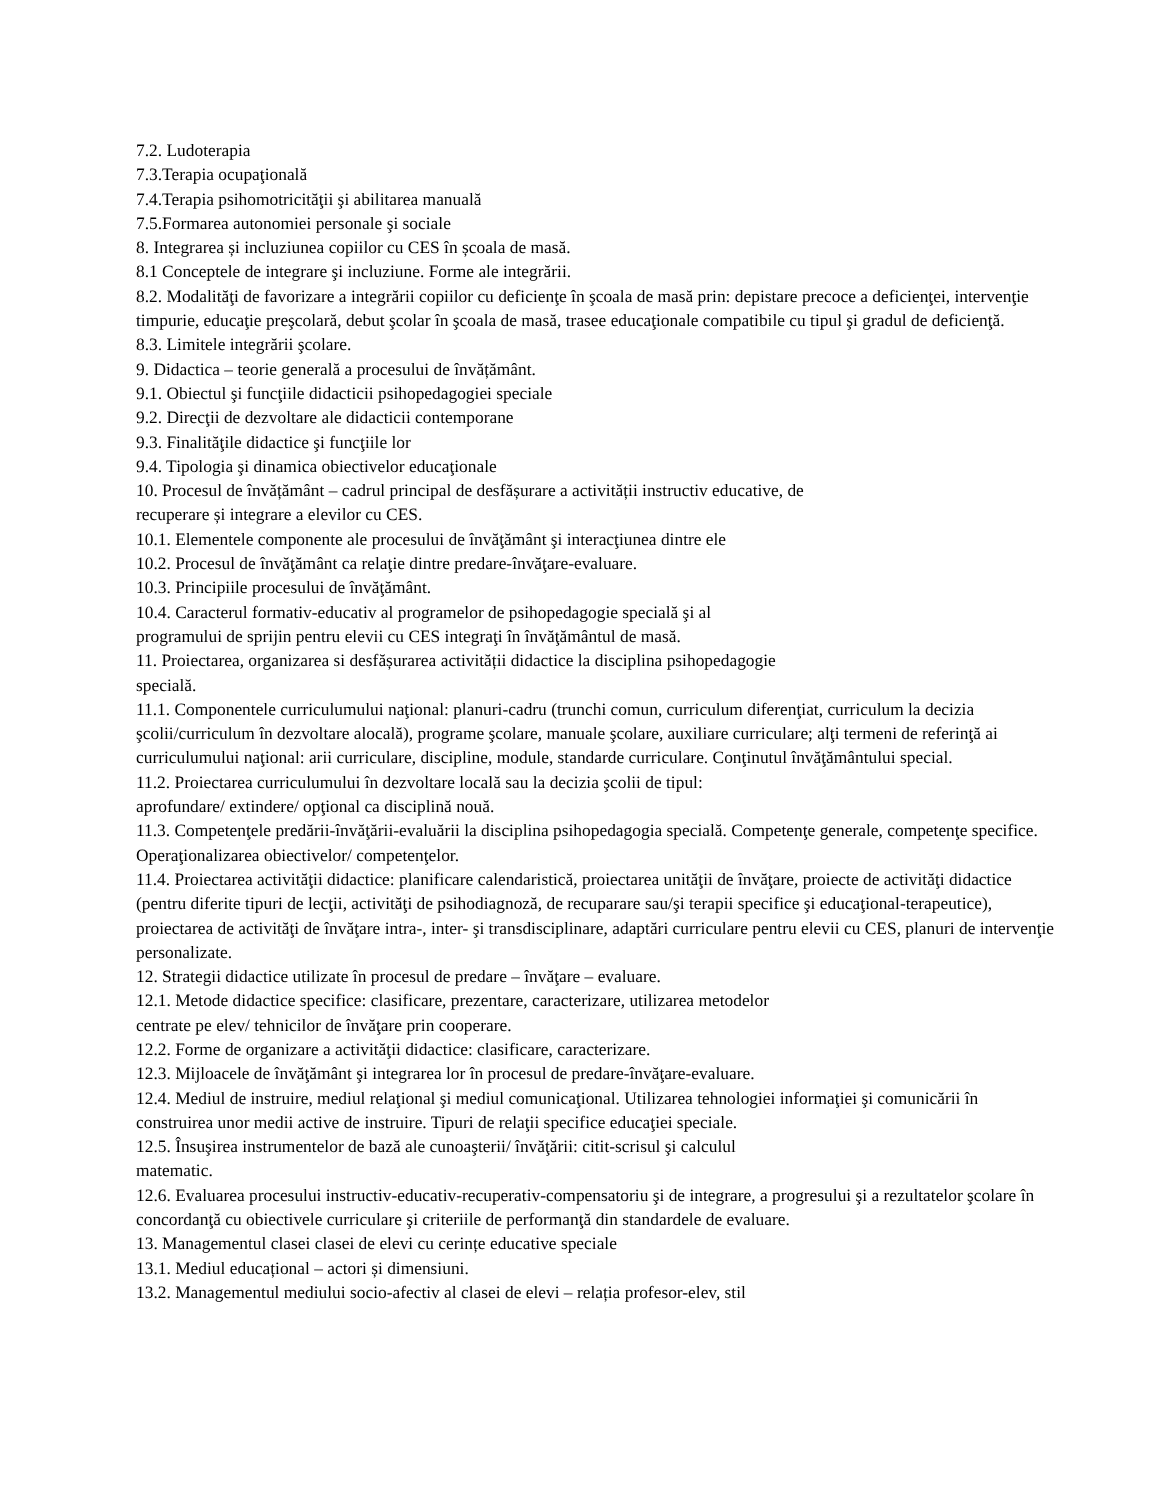7.2. Ludoterapia
7.3.Terapia ocupaţională
7.4.Terapia psihomotricităţii şi abilitarea manuală
7.5.Formarea autonomiei personale şi sociale
8. Integrarea și incluziunea copiilor cu CES în școala de masă.
8.1 Conceptele de integrare şi incluziune. Forme ale integrării.
8.2. Modalităţi de favorizare a integrării copiilor cu deficienţe în şcoala de masă prin: depistare precoce a deficienţei, intervenţie timpurie, educaţie preşcolară, debut şcolar în şcoala de masă, trasee educaţionale compatibile cu tipul şi gradul de deficienţă.
8.3. Limitele integrării şcolare.
9. Didactica – teorie generală a procesului de învățământ.
9.1. Obiectul şi funcţiile didacticii psihopedagogiei speciale
9.2. Direcţii de dezvoltare ale didacticii contemporane
9.3. Finalităţile didactice şi funcţiile lor
9.4. Tipologia şi dinamica obiectivelor educaţionale
10. Procesul de învățământ – cadrul principal de desfășurare a activității instructiv educative, de
recuperare și integrare a elevilor cu CES.
10.1. Elementele componente ale procesului de învăţământ şi interacţiunea dintre ele
10.2. Procesul de învăţământ ca relaţie dintre predare-învăţare-evaluare.
10.3. Principiile procesului de învăţământ.
10.4. Caracterul formativ-educativ al programelor de psihopedagogie specială şi al
programului de sprijin pentru elevii cu CES integraţi în învăţământul de masă.
11. Proiectarea, organizarea si desfășurarea activității didactice la disciplina psihopedagogie
specială.
11.1. Componentele curriculumului naţional: planuri-cadru (trunchi comun, curriculum diferenţiat, curriculum la decizia şcolii/curriculum în dezvoltare alocală), programe şcolare, manuale şcolare, auxiliare curriculare; alţi termeni de referinţă ai curriculumului naţional: arii curriculare, discipline, module, standarde curriculare. Conţinutul învăţământului special.
11.2. Proiectarea curriculumului în dezvoltare locală sau la decizia şcolii de tipul:
aprofundare/ extindere/ opţional ca disciplină nouă.
11.3. Competenţele predării-învăţării-evaluării la disciplina psihopedagogia specială. Competenţe generale, competenţe specifice. Operaţionalizarea obiectivelor/ competenţelor.
11.4. Proiectarea activităţii didactice: planificare calendaristică, proiectarea unităţii de învăţare, proiecte de activităţi didactice (pentru diferite tipuri de lecţii, activităţi de psihodiagnoză, de recuparare sau/şi terapii specifice şi educaţional-terapeutice), proiectarea de activităţi de învăţare intra-, inter- şi transdisciplinare, adaptări curriculare pentru elevii cu CES, planuri de intervenţie personalizate.
12. Strategii didactice utilizate în procesul de predare – învăţare – evaluare.
12.1. Metode didactice specifice: clasificare, prezentare, caracterizare, utilizarea metodelor
centrate pe elev/ tehnicilor de învăţare prin cooperare.
12.2. Forme de organizare a activităţii didactice: clasificare, caracterizare.
12.3. Mijloacele de învăţământ şi integrarea lor în procesul de predare-învăţare-evaluare.
12.4. Mediul de instruire, mediul relaţional şi mediul comunicaţional. Utilizarea tehnologiei informaţiei şi comunicării în construirea unor medii active de instruire. Tipuri de relaţii specifice educaţiei speciale.
12.5. Însuşirea instrumentelor de bază ale cunoaşterii/ învăţării: citit-scrisul şi calculul
matematic.
12.6. Evaluarea procesului instructiv-educativ-recuperativ-compensatoriu şi de integrare, a progresului şi a rezultatelor şcolare în concordanţă cu obiectivele curriculare şi criteriile de performanţă din standardele de evaluare.
13. Managementul clasei clasei de elevi cu cerințe educative speciale
13.1. Mediul educațional – actori și dimensiuni.
13.2. Managementul mediului socio-afectiv al clasei de elevi – relația profesor-elev, stil